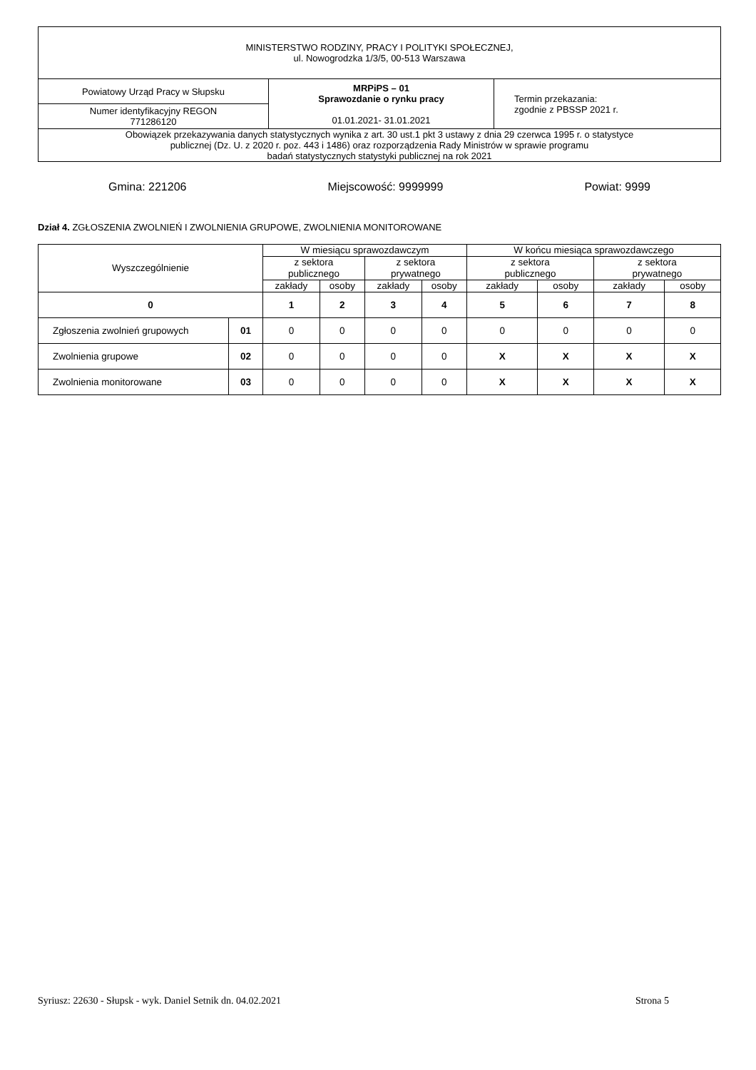| MINISTERSTWO RODZINY, PRACY I POLITYKI SPOŁECZNEJ, ul. Nowogrodzka 1/3/5, 00-513 Warszawa | | |
| Powiatowy Urząd Pracy w Słupsku | MRPiPS – 01 Sprawozdanie o rynku pracy 01.01.2021- 31.01.2021 | Termin przekazania: zgodnie z PBSSP 2021 r. |
| Numer identyfikacyjny REGON 771286120 | | |
| Obowiązek przekazywania danych statystycznych wynika z art. 30 ust.1 pkt 3 ustawy z dnia 29 czerwca 1995 r. o statystyce publicznej (Dz. U. z 2020 r. poz. 443 i 1486) oraz rozporządzenia Rady Ministrów w sprawie programu badań statystycznych statystyki publicznej na rok 2021 | | |
Gmina: 221206 Miejscowość: 9999999 Powiat: 9999
Dział 4. ZGŁOSZENIA ZWOLNIEŃ I ZWOLNIENIA GRUPOWE, ZWOLNIENIA MONITOROWANE
| Wyszczególnienie | | W miesiącu sprawozdawczym | | | | W końcu miesiąca sprawozdawczego | | | |
| --- | --- | --- | --- | --- | --- | --- | --- | --- | --- |
| | | z sektora publicznego | | z sektora prywatnego | | z sektora publicznego | | z sektora prywatnego | |
| | | zakłady | osoby | zakłady | osoby | zakłady | osoby | zakłady | osoby |
| 0 | | 1 | 2 | 3 | 4 | 5 | 6 | 7 | 8 |
| Zgłoszenia zwolnień grupowych | 01 | 0 | 0 | 0 | 0 | 0 | 0 | 0 | 0 |
| Zwolnienia grupowe | 02 | 0 | 0 | 0 | 0 | X | X | X | X |
| Zwolnienia monitorowane | 03 | 0 | 0 | 0 | 0 | X | X | X | X |
Syriusz: 22630 - Słupsk - wyk. Daniel Setnik dn. 04.02.2021 Strona 5